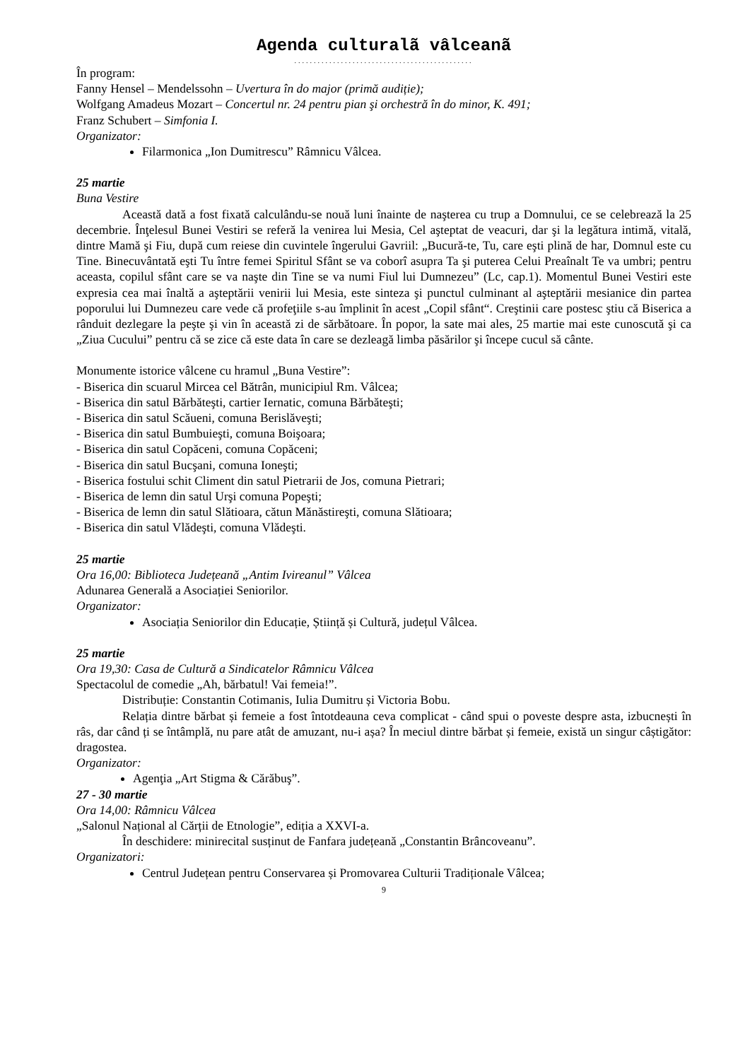Agenda culturalã vâlceanã
..............................................
În program:
Fanny Hensel – Mendelssohn – Uvertura în do major (primă audiție);
Wolfgang Amadeus Mozart – Concertul nr. 24 pentru pian şi orchestră în do minor, K. 491;
Franz Schubert – Simfonia I.
Organizator:
Filarmonica „Ion Dumitrescu” Râmnicu Vâlcea.
25 martie
Buna Vestire
Această dată a fost fixată calculându-se nouă luni înainte de naşterea cu trup a Domnului, ce se celebrează la 25 decembrie. Înţelesul Bunei Vestiri se referă la venirea lui Mesia, Cel aşteptat de veacuri, dar şi la legătura intimă, vitală, dintre Mamă şi Fiu, după cum reiese din cuvintele îngerului Gavriil: „Bucură-te, Tu, care eşti plină de har, Domnul este cu Tine. Binecuvântată eşti Tu între femei Spiritul Sfânt se va coborî asupra Ta şi puterea Celui Preaînalt Te va umbri; pentru aceasta, copilul sfânt care se va naşte din Tine se va numi Fiul lui Dumnezeu” (Lc, cap.1). Momentul Bunei Vestiri este expresia cea mai înaltă a aşteptării venirii lui Mesia, este sinteza şi punctul culminant al aşteptării mesianice din partea poporului lui Dumnezeu care vede că profeţiile s-au împlinit în acest „Copil sfânt“. Creştinii care postesc ştiu că Biserica a rânduit dezlegare la peşte şi vin în această zi de sărbătoare. În popor, la sate mai ales, 25 martie mai este cunoscută şi ca „Ziua Cucului” pentru că se zice că este data în care se dezleagă limba păsărilor şi începe cucul să cânte.
Monumente istorice vâlcene cu hramul „Buna Vestire”:
- Biserica din scuarul Mircea cel Bătrân, municipiul Rm. Vâlcea;
- Biserica din satul Bărbăteşti, cartier Iernatic, comuna Bărbăteşti;
- Biserica din satul Scăueni, comuna Berislăveşti;
- Biserica din satul Bumbuieşti, comuna Boişoara;
- Biserica din satul Copăceni, comuna Copăceni;
- Biserica din satul Bucşani, comuna Ioneşti;
- Biserica fostului schit Climent din satul Pietrarii de Jos, comuna Pietrari;
- Biserica de lemn din satul Urşi comuna Popeşti;
- Biserica de lemn din satul Slătioara, cătun Mănăstireşti, comuna Slătioara;
- Biserica din satul Vlădeşti, comuna Vlădeşti.
25 martie
Ora 16,00: Biblioteca Județeană „Antim Ivireanul” Vâlcea
Adunarea Generală a Asociației Seniorilor.
Organizator:
Asociația Seniorilor din Educație, Știință și Cultură, județul Vâlcea.
25 martie
Ora 19,30: Casa de Cultură a Sindicatelor Râmnicu Vâlcea
Spectacolul de comedie „Ah, bărbatul! Vai femeia!”.
Distribuție: Constantin Cotimanis, Iulia Dumitru și Victoria Bobu.
Relația dintre bărbat și femeie a fost întotdeauna ceva complicat - când spui o poveste despre asta, izbucnești în râs, dar când ți se întâmplă, nu pare atât de amuzant, nu-i așa? În meciul dintre bărbat și femeie, există un singur câștigător: dragostea.
Organizator:
Agenţia „Art Stigma & Cărăbuş”.
27 - 30 martie
Ora 14,00: Râmnicu Vâlcea
„Salonul Național al Cărții de Etnologie”, ediția a XXVI-a.
În deschidere: minirecital susținut de Fanfara județeană „Constantin Brâncoveanu”.
Organizatori:
Centrul Județean pentru Conservarea și Promovarea Culturii Tradiționale Vâlcea;
9